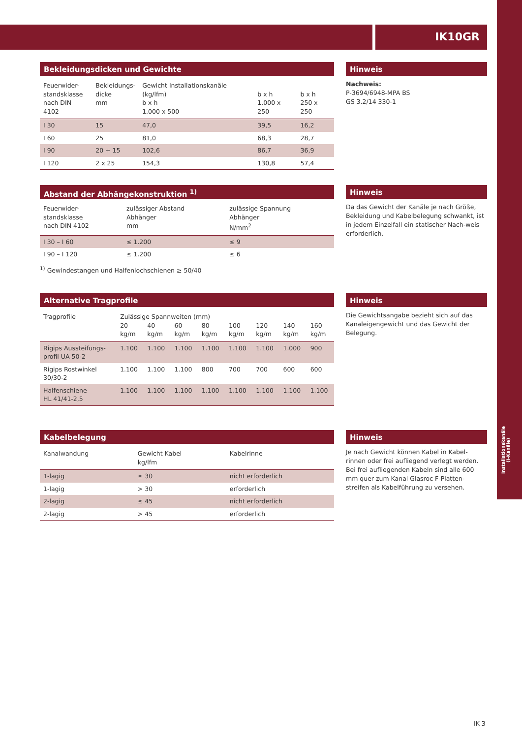IK10GR
Installationskanäle (I-Kanäle)
Bekleidungsdicken und Gewichte
| Feuerwider- standsklasse nach DIN 4102 | Bekleidungs- dicke mm | Gewicht Installationskanäle (kg/lfm) b x h 1.000 x 500 | b x h 1.000 x 250 | b x h 250 x 250 |
| --- | --- | --- | --- | --- |
| I 30 | 15 | 47,0 | 39,5 | 16,2 |
| I 60 | 25 | 81,0 | 68,3 | 28,7 |
| I 90 | 20 + 15 | 102,6 | 86,7 | 36,9 |
| I 120 | 2 x 25 | 154,3 | 130,8 | 57,4 |
Hinweis
Nachweis:
P-3694/6948-MPA BS
GS 3.2/14 330-1
Abstand der Abhängekonstruktion <sup>1)</sup>
| Feuerwider- standsklasse nach DIN 4102 | zulässiger Abstand Abhänger mm | zulässige Spannung Abhänger N/mm<sup>2</sup> |
| --- | --- | --- |
| I 30 – I 60 | ≤ 1.200 | ≤ 9 |
| I 90 – I 120 | ≤ 1.200 | ≤ 6 |
<sup>1)</sup> Gewindestangen und Halfenlochschienen ≥ 50/40
Hinweis
Da das Gewicht der Kanäle je nach Größe, Bekleidung und Kabelbelegung schwankt, ist in jedem Einzelfall ein statischer Nach-weis erforderlich.
Alternative Tragprofile
| Tragprofile | / Zulässige Spannweiten (mm) / / / / / / / / / 20 kg/m / 40 kg/m / 60 kg/m / 80 kg/m / 100 kg/m / 120 kg/m / 140 kg/m / 160 kg/m / | | | | | | | |
| --- | --- | --- | --- | --- | --- | --- | --- | --- |
| Rigips Aussteifungs- profil UA 50-2 | 1.100 | 1.100 | 1.100 | 1.100 | 1.100 | 1.100 | 1.000 | 900 |
| Rigips Rostwinkel 30/30-2 | 1.100 | 1.100 | 1.100 | 800 | 700 | 700 | 600 | 600 |
| Halfenschiene HL 41/41-2,5 | 1.100 | 1.100 | 1.100 | 1.100 | 1.100 | 1.100 | 1.100 | 1.100 |
Hinweis
Die Gewichtsangabe bezieht sich auf das Kanaleigengewicht und das Gewicht der Belegung.
Kabelbelegung
| Kanalwandung | Gewicht Kabel kg/lfm | Kabelrinne |
| --- | --- | --- |
| 1-lagig | ≤ 30 | nicht erforderlich |
| 1-lagig | > 30 | erforderlich |
| 2-lagig | ≤ 45 | nicht erforderlich |
| 2-lagig | > 45 | erforderlich |
Hinweis
Je nach Gewicht können Kabel in Kabel-rinnen oder frei aufliegend verlegt werden. Bei frei aufliegenden Kabeln sind alle 600 mm quer zum Kanal Glasroc F-Platten-streifen als Kabelführung zu versehen.
IK 3